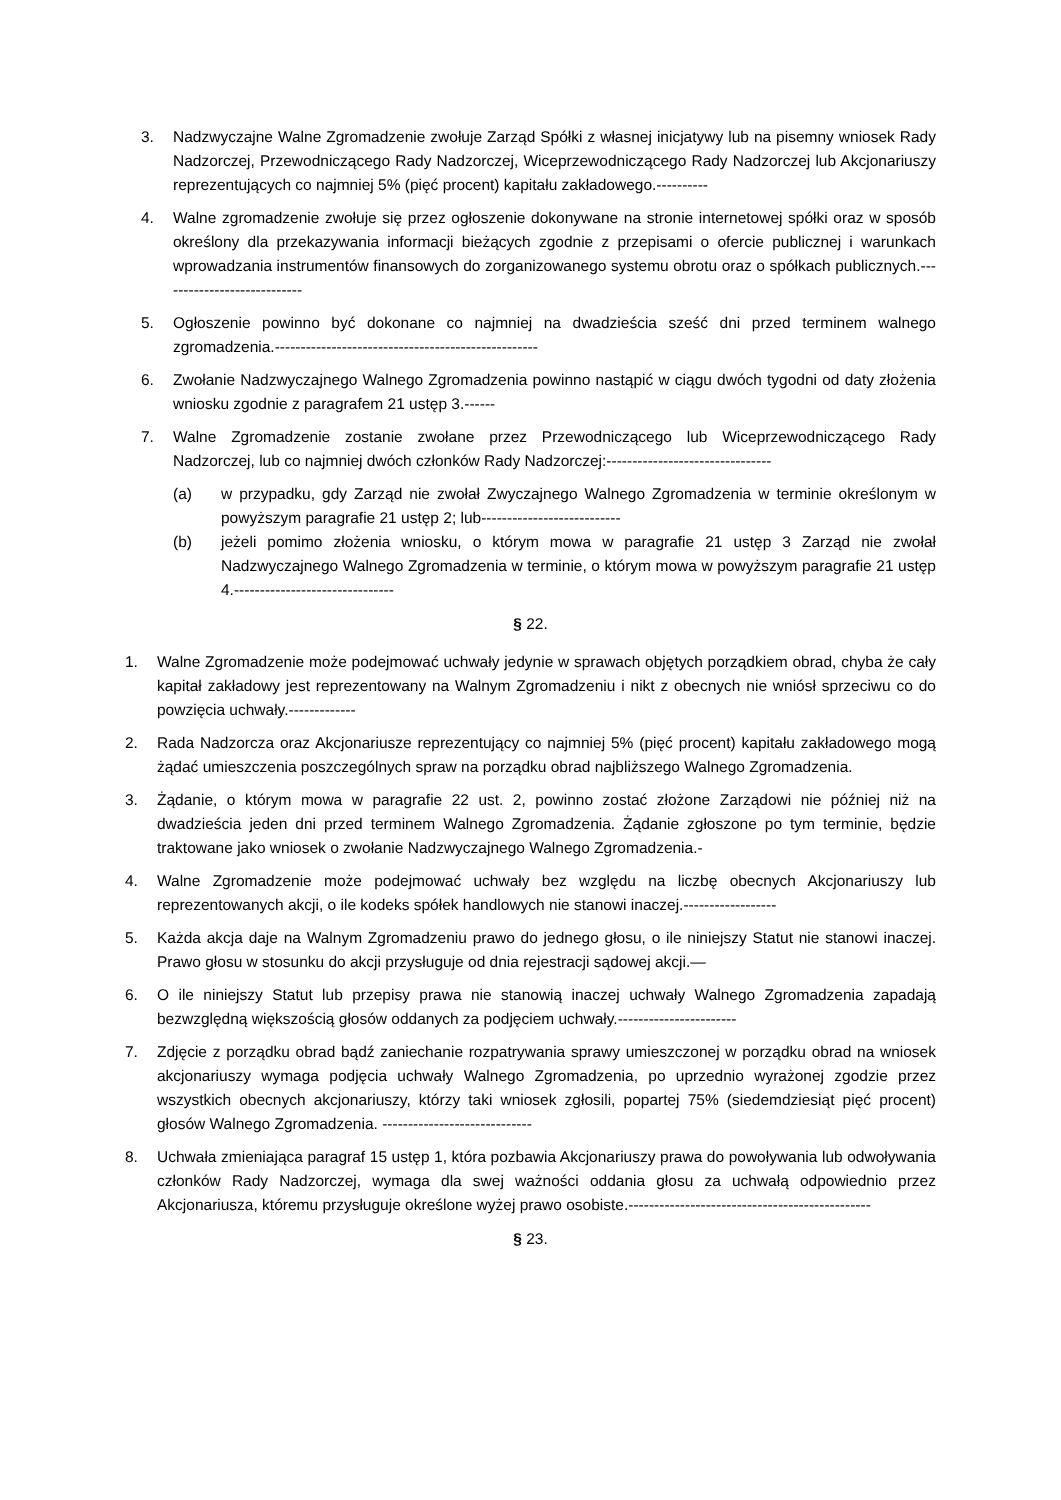3. Nadzwyczajne Walne Zgromadzenie zwołuje Zarząd Spółki z własnej inicjatywy lub na pisemny wniosek Rady Nadzorczej, Przewodniczącego Rady Nadzorczej, Wiceprzewodniczącego Rady Nadzorczej lub Akcjonariuszy reprezentujących co najmniej 5% (pięć procent) kapitału zakładowego.----------
4. Walne zgromadzenie zwołuje się przez ogłoszenie dokonywane na stronie internetowej spółki oraz w sposób określony dla przekazywania informacji bieżących zgodnie z przepisami o ofercie publicznej i warunkach wprowadzania instrumentów finansowych do zorganizowanego systemu obrotu oraz o spółkach publicznych.----------------------------
5. Ogłoszenie powinno być dokonane co najmniej na dwadzieścia sześć dni przed terminem walnego zgromadzenia.---------------------------------------------------
6. Zwołanie Nadzwyczajnego Walnego Zgromadzenia powinno nastąpić w ciągu dwóch tygodni od daty złożenia wniosku zgodnie z paragrafem 21 ustęp 3.------
7. Walne Zgromadzenie zostanie zwołane przez Przewodniczącego lub Wiceprzewodniczącego Rady Nadzorczej, lub co najmniej dwóch członków Rady Nadzorczej:--------------------------------
(a) w przypadku, gdy Zarząd nie zwołał Zwyczajnego Walnego Zgromadzenia w terminie określonym w powyższym paragrafie 21 ustęp 2; lub---------------------------
(b) jeżeli pomimo złożenia wniosku, o którym mowa w paragrafie 21 ustęp 3 Zarząd nie zwołał Nadzwyczajnego Walnego Zgromadzenia w terminie, o którym mowa w powyższym paragrafie 21 ustęp 4.-------------------------------
§ 22.
1. Walne Zgromadzenie może podejmować uchwały jedynie w sprawach objętych porządkiem obrad, chyba że cały kapitał zakładowy jest reprezentowany na Walnym Zgromadzeniu i nikt z obecnych nie wniósł sprzeciwu co do powzięcia uchwały.-------------
2. Rada Nadzorcza oraz Akcjonariusze reprezentujący co najmniej 5% (pięć procent) kapitału zakładowego mogą żądać umieszczenia poszczególnych spraw na porządku obrad najbliższego Walnego Zgromadzenia.
3. Żądanie, o którym mowa w paragrafie 22 ust. 2, powinno zostać złożone Zarządowi nie później niż na dwadzieścia jeden dni przed terminem Walnego Zgromadzenia. Żądanie zgłoszone po tym terminie, będzie traktowane jako wniosek o zwołanie Nadzwyczajnego Walnego Zgromadzenia.-
4. Walne Zgromadzenie może podejmować uchwały bez względu na liczbę obecnych Akcjonariuszy lub reprezentowanych akcji, o ile kodeks spółek handlowych nie stanowi inaczej.------------------
5. Każda akcja daje na Walnym Zgromadzeniu prawo do jednego głosu, o ile niniejszy Statut nie stanowi inaczej. Prawo głosu w stosunku do akcji przysługuje od dnia rejestracji sądowej akcji.—
6. O ile niniejszy Statut lub przepisy prawa nie stanowią inaczej uchwały Walnego Zgromadzenia zapadają bezwzględną większością głosów oddanych za podjęciem uchwały.-----------------------
7. Zdjęcie z porządku obrad bądź zaniechanie rozpatrywania sprawy umieszczonej w porządku obrad na wniosek akcjonariuszy wymaga podjęcia uchwały Walnego Zgromadzenia, po uprzednio wyrażonej zgodzie przez wszystkich obecnych akcjonariuszy, którzy taki wniosek zgłosili, popartej 75% (siedemdziesiąt pięć procent) głosów Walnego Zgromadzenia. -----------------------------
8. Uchwała zmieniająca paragraf 15 ustęp 1, która pozbawia Akcjonariuszy prawa do powoływania lub odwoływania członków Rady Nadzorczej, wymaga dla swej ważności oddania głosu za uchwałą odpowiednio przez Akcjonariusza, któremu przysługuje określone wyżej prawo osobiste.-----------------------------------------------
§ 23.